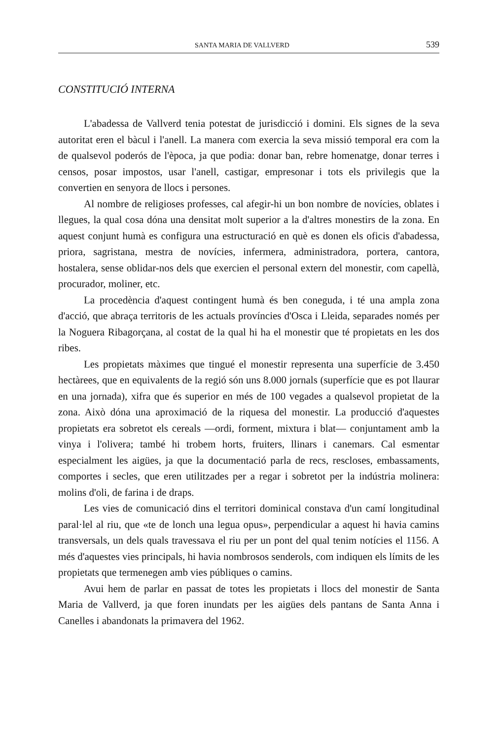SANTA MARIA DE VALLVERD 539
CONSTITUCIÓ INTERNA
L'abadessa de Vallverd tenia potestat de jurisdicció i domini. Els signes de la seva autoritat eren el bàcul i l'anell. La manera com exercia la seva missió temporal era com la de qualsevol poderós de l'època, ja que podia: donar ban, rebre homenatge, donar terres i censos, posar impostos, usar l'anell, castigar, empresonar i tots els privilegis que la convertien en senyora de llocs i persones.
Al nombre de religioses professes, cal afegir-hi un bon nombre de novícies, oblates i llegues, la qual cosa dóna una densitat molt superior a la d'altres monestirs de la zona. En aquest conjunt humà es configura una estructuració en què es donen els oficis d'abadessa, priora, sagristana, mestra de novícies, infermera, administradora, portera, cantora, hostalera, sense oblidar-nos dels que exercien el personal extern del monestir, com capellà, procurador, moliner, etc.
La procedència d'aquest contingent humà és ben coneguda, i té una ampla zona d'acció, que abraça territoris de les actuals províncies d'Osca i Lleida, separades només per la Noguera Ribagorçana, al costat de la qual hi ha el monestir que té propietats en les dos ribes.
Les propietats màximes que tingué el monestir representa una superfície de 3.450 hectàrees, que en equivalents de la regió són uns 8.000 jornals (superfície que es pot llaurar en una jornada), xifra que és superior en més de 100 vegades a qualsevol propietat de la zona. Això dóna una aproximació de la riquesa del monestir. La producció d'aquestes propietats era sobretot els cereals —ordi, forment, mixtura i blat— conjuntament amb la vinya i l'olivera; també hi trobem horts, fruiters, llinars i canemars. Cal esmentar especialment les aigües, ja que la documentació parla de recs, rescloses, embassaments, comportes i secles, que eren utilitzades per a regar i sobretot per la indústria molinera: molins d'oli, de farina i de draps.
Les vies de comunicació dins el territori dominical constava d'un camí longitudinal paral·lel al riu, que «te de lonch una legua opus», perpendicular a aquest hi havia camins transversals, un dels quals travessava el riu per un pont del qual tenim notícies el 1156. A més d'aquestes vies principals, hi havia nombrosos senderols, com indiquen els límits de les propietats que termenegen amb vies públiques o camins.
Avui hem de parlar en passat de totes les propietats i llocs del monestir de Santa Maria de Vallverd, ja que foren inundats per les aigües dels pantans de Santa Anna i Canelles i abandonats la primavera del 1962.